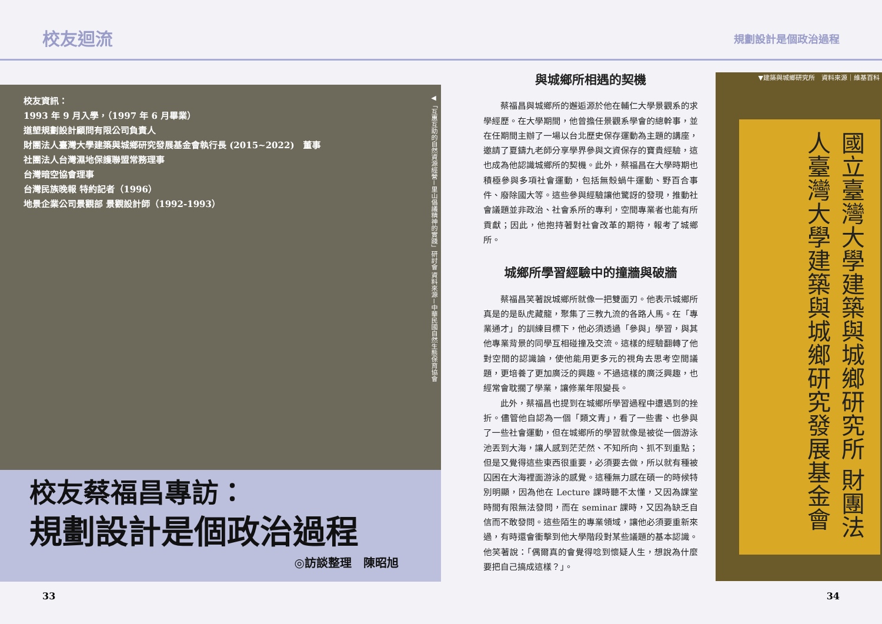校友迴流
規劃設計是個政治過程
校友資訊：
1993 年 9 月入學，（1997 年 6 月畢業）
道塱規劃設計顧問有限公司負責人
財團法人臺灣大學建築與城鄉研究發展基金會執行長 (2015~2022)　董事
社團法人台灣濕地保護聯盟常務理事
台灣暗空協會理事
台灣民族晚報 特約記者（1996）
地景企業公司景觀部 景觀設計師（1992-1993）
◀「互惠互助的自然資源經營－里山倡議精神的實踐」研討會 資料來源－中華民國自然生態保育協會
校友蔡福昌專訪：
規劃設計是個政治過程
◎訪談整理　陳昭旭
與城鄉所相遇的契機
蔡福昌與城鄉所的邂逅源於他在輔仁大學景觀系的求學經歷。在大學期間，他曾擔任景觀系學會的總幹事，並在任期間主辦了一場以台北歷史保存運動為主題的講座，邀請了夏鑄九老師分享學界參與文資保存的寶貴經驗，這也成為他認識城鄉所的契機。此外，蔡福昌在大學時期也積極參與多項社會運動，包括無殼蝸牛運動、野百合事件、廢除國大等。這些參與經驗讓他驚訝的發現，推動社會議題並非政治、社會系所的專利，空間專業者也能有所貢獻；因此，他抱持著對社會改革的期待，報考了城鄉所。
城鄉所學習經驗中的撞牆與破牆
蔡福昌笑著說城鄉所就像一把雙面刃。他表示城鄉所真是的是臥虎藏龍，聚集了三教九流的各路人馬。在「專業通才」的訓練目標下，他必須透過「參與」學習，與其他專業背景的同學互相碰撞及交流。這樣的經驗翻轉了他對空間的認識論，使他能用更多元的視角去思考空間議題，更培養了更加廣泛的興趣。不過這樣的廣泛興趣，也經常會耽擱了學業，讓修業年限變長。
此外，蔡福昌也提到在城鄉所學習過程中遭遇到的挫折。儘管他自認為一個「類文青」，看了一些書、也參與了一些社會運動，但在城鄉所的學習就像是被從一個游泳池丟到大海，讓人感到茫茫然、不知所向、抓不到重點；但是又覺得這些東西很重要，必須要去做，所以就有種被囚困在大海裡面游泳的感覺。這種無力感在碩一的時候特別明顯，因為他在 Lecture 課時聽不太懂，又因為課堂時間有限無法發問，而在 seminar 課時，又因為缺乏自信而不敢發問。這些陌生的專業領域，讓他必須要重新來過，有時還會衝擊到他大學階段對某些議題的基本認識。他笑著說：「偶爾真的會覺得唸到懷疑人生，想說為什麼要把自己搞成這樣？」。
▼建築與城鄉研究所　資料來源｜維基百科
國立臺灣大學建築與城鄉研究所 財團法人臺灣大學建築與城鄉研究發展基金會
33 34